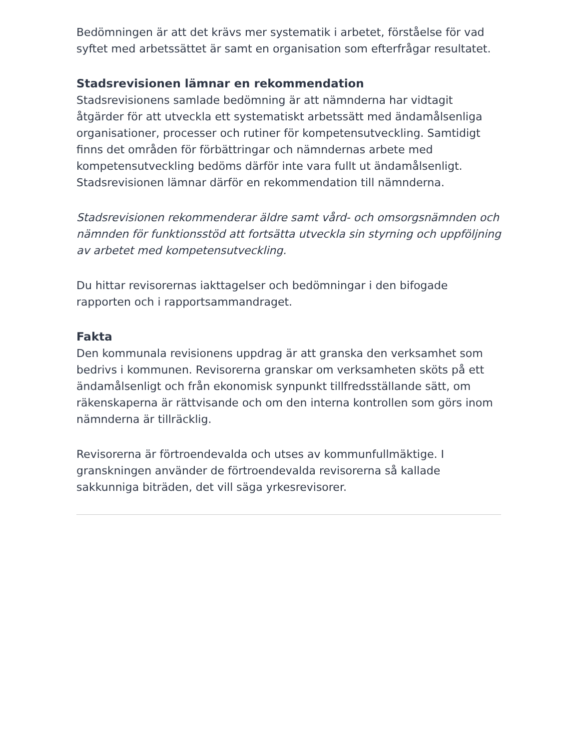Bedömningen är att det krävs mer systematik i arbetet, förståelse för vad syftet med arbetssättet är samt en organisation som efterfrågar resultatet.
Stadsrevisionen lämnar en rekommendation
Stadsrevisionens samlade bedömning är att nämnderna har vidtagit åtgärder för att utveckla ett systematiskt arbetssätt med ändamålsenliga organisationer, processer och rutiner för kompetensutveckling. Samtidigt finns det områden för förbättringar och nämndernas arbete med kompetensutveckling bedöms därför inte vara fullt ut ändamålsenligt. Stadsrevisionen lämnar därför en rekommendation till nämnderna.
Stadsrevisionen rekommenderar äldre samt vård- och omsorgsnämnden och nämnden för funktionsstöd att fortsätta utveckla sin styrning och uppföljning av arbetet med kompetensutveckling.
Du hittar revisorernas iakttagelser och bedömningar i den bifogade rapporten och i rapportsammandraget.
Fakta
Den kommunala revisionens uppdrag är att granska den verksamhet som bedrivs i kommunen. Revisorerna granskar om verksamheten sköts på ett ändamålsenligt och från ekonomisk synpunkt tillfredsställande sätt, om räkenskaperna är rättvisande och om den interna kontrollen som görs inom nämnderna är tillräcklig.
Revisorerna är förtroendevalda och utses av kommunfullmäktige. I granskningen använder de förtroendevalda revisorerna så kallade sakkunniga biträden, det vill säga yrkesrevisorer.